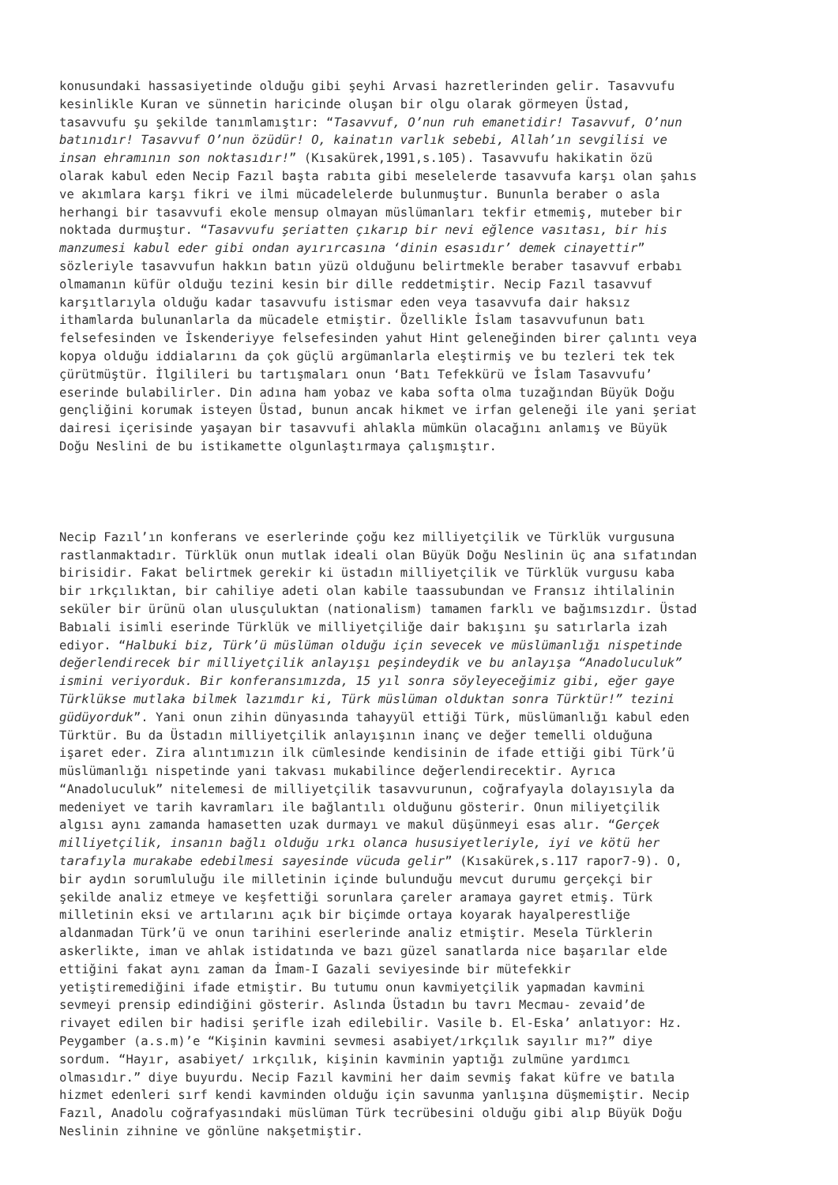konusundaki hassasiyetinde olduğu gibi şeyhi Arvasi hazretlerinden gelir. Tasavvufu kesinlikle Kuran ve sünnetin haricinde oluşan bir olgu olarak görmeyen Üstad, tasavvufu şu şekilde tanımlamıştır: “Tasavvuf, O’nun ruh emanetidir! Tasavvuf, O’nun batınıdır! Tasavvuf O’nun özüdür! O, kainatın varlık sebebi, Allah’ın sevgilisi ve insan ehramının son noktasıdır!” (Kısakürek,1991,s.105). Tasavvufu hakikatin özü olarak kabul eden Necip Fazıl başta rabıta gibi meselelerde tasavvufa karşı olan şahıs ve akımlara karşı fikri ve ilmi mücadelelerde bulunmuştur. Bununla beraber o asla herhangi bir tasavvufi ekole mensup olmayan müslümanları tekfir etmemiş, muteber bir noktada durmuştur. “Tasavvufu şeriatten çıkarıp bir nevi eğlence vasıtası, bir his manzumesi kabul eder gibi ondan ayırırcasına ‘dinin esasıdır’ demek cinayettir” sözleriyle tasavvufun hakkın batın yüzü olduğunu belirtmekle beraber tasavvuf erbabı olmamanın küfür olduğu tezini kesin bir dille reddetmiştir. Necip Fazıl tasavvuf karşıtlarıyla olduğu kadar tasavvufu istismar eden veya tasavvufa dair haksız ithamlarda bulunanlarla da mücadele etmiştir. Özellikle İslam tasavvufunun batı felsefesinden ve İskenderiyye felsefesinden yahut Hint geleneğinden birer çalıntı veya kopya olduğu iddialarını da çok güçlü argümanlarla eleştirmiş ve bu tezleri tek tek çürütmüştür. İlgilileri bu tartışmaları onun ‘Batı Tefekkürü ve İslam Tasavvufu’ eserinde bulabilirler. Din adına ham yobaz ve kaba softa olma tuzağından Büyük Doğu gençliğini korumak isteyen Üstad, bunun ancak hikmet ve irfan geleneği ile yani şeriat dairesi içerisinde yaşayan bir tasavvufi ahlakla mümkün olacağını anlamış ve Büyük Doğu Neslini de bu istikamette olgunlaştırmaya çalışmıştır.
Necip Fazıl’ın konferans ve eserlerinde çoğu kez milliyetçilik ve Türklük vurgusuna rastlanmaktadır. Türklük onun mutlak ideali olan Büyük Doğu Neslinin üç ana sıfatından birisidir. Fakat belirtmek gerekir ki üstadın milliyetçilik ve Türklük vurgusu kaba bir ırkçılıktan, bir cahiliye adeti olan kabile taassubundan ve Fransız ihtilalinin seküler bir ürünü olan ulusçuluktan (nationalism) tamamen farklı ve bağımsızdır. Üstad Babıali isimli eserinde Türklük ve milliyetçiliğe dair bakışını şu satırlarla izah ediyor. “Halbuki biz, Türk’ü müslüman olduğu için sevecek ve müslümanlığı nispetinde değerlendirecek bir milliyetçilik anlayışı peşindeydik ve bu anlayışa “Anadoluculuk” ismini veriyorduk. Bir konferansımızda, 15 yıl sonra söyleyeceğimiz gibi, eğer gaye Türklükse mutlaka bilmek lazımdır ki, Türk müslüman olduktan sonra Türktür!” tezini güdüyorduk”. Yani onun zihin dünyasında tahayyül ettiği Türk, müslümanlığı kabul eden Türktür. Bu da Üstadın milliyetçilik anlayışının inanç ve değer temelli olduğuna işaret eder. Zira alıntımızın ilk cümlesinde kendisinin de ifade ettiği gibi Türk’ü müslümanlığı nispetinde yani takvası mukabilince değerlendirecektir. Ayrıca “Anadoluculuk” nitelemesi de milliyetçilik tasavvurunun, coğrafyayla dolayısıyla da medeniyet ve tarih kavramları ile bağlantılı olduğunu gösterir. Onun miliyetçilik algısı aynı zamanda hamasetten uzak durmayı ve makul düşünmeyi esas alır. “Gerçek milliyetçilik, insanın bağlı olduğu ırkı olanca hususiyetleriyle, iyi ve kötü her tarafıyla murakabe edebilmesi sayesinde vücuda gelir” (Kısakürek,s.117 rapor7-9). O, bir aydın sorumluluğu ile milletinin içinde bulunduğu mevcut durumu gerçekçi bir şekilde analiz etmeye ve keşfettiği sorunlara çareler aramaya gayret etmiş. Türk milletinin eksi ve artılarını açık bir biçimde ortaya koyarak hayalperestliğe aldanmadan Türk’ü ve onun tarihini eserlerinde analiz etmiştir. Mesela Türklerin askerlikte, iman ve ahlak istidatında ve bazı güzel sanatlarda nice başarılar elde ettiğini fakat aynı zaman da İmam-I Gazali seviyesinde bir mütefekkir yetiştiremediğini ifade etmiştir. Bu tutumu onun kavmiyetçilik yapmadan kavmini sevmeyi prensip edindiğini gösterir. Aslında Üstadın bu tavrı Mecmau- zevaid’de rivayet edilen bir hadisi şerifle izah edilebilir. Vasile b. El-Eska’ anlatıyor: Hz. Peygamber (a.s.m)’e “Kişinin kavmini sevmesi asabiyet/ırkçılık sayılır mı?” diye sordum. “Hayır, asabiyet/ ırkçılık, kişinin kavminin yaptığı zulmüne yardımcı olmasıdır.” diye buyurdu. Necip Fazıl kavmini her daim sevmiş fakat küfre ve batıla hizmet edenleri sırf kendi kavminden olduğu için savunma yanlışına düşmemiştir. Necip Fazıl, Anadolu coğrafyasındaki müslüman Türk tecrübesini olduğu gibi alıp Büyük Doğu Neslinin zihnine ve gönlüne nakşetmiştir.